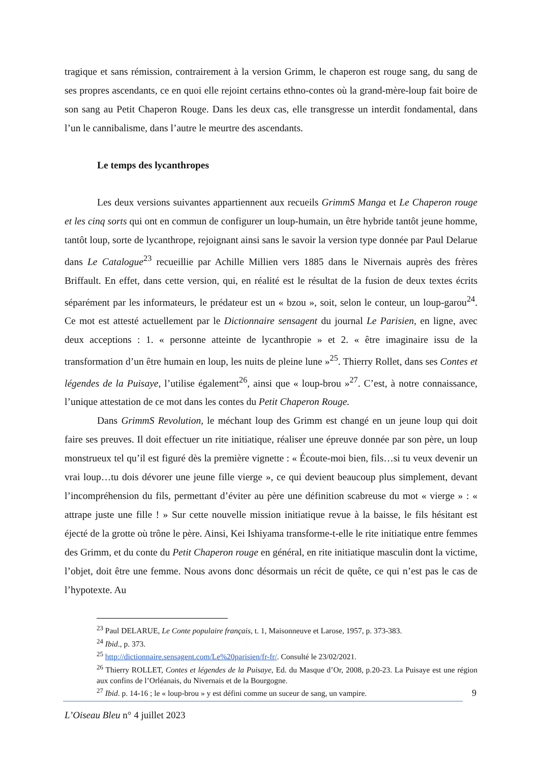tragique et sans rémission, contrairement à la version Grimm, le chaperon est rouge sang, du sang de ses propres ascendants, ce en quoi elle rejoint certains ethno-contes où la grand-mère-loup fait boire de son sang au Petit Chaperon Rouge. Dans les deux cas, elle transgresse un interdit fondamental, dans l’un le cannibalisme, dans l’autre le meurtre des ascendants.
Le temps des lycanthropes
Les deux versions suivantes appartiennent aux recueils GrimmS Manga et Le Chaperon rouge et les cinq sorts qui ont en commun de configurer un loup-humain, un être hybride tantôt jeune homme, tantôt loup, sorte de lycanthrope, rejoignant ainsi sans le savoir la version type donnée par Paul Delarue dans Le Catalogue<sup>23</sup> recueillie par Achille Millien vers 1885 dans le Nivernais auprès des frères Briffault. En effet, dans cette version, qui, en réalité est le résultat de la fusion de deux textes écrits séparément par les informateurs, le prédateur est un « bzou », soit, selon le conteur, un loup-garou<sup>24</sup>. Ce mot est attesté actuellement par le Dictionnaire sensagent du journal Le Parisien, en ligne, avec deux acceptions : 1. « personne atteinte de lycanthropie » et 2. « être imaginaire issu de la transformation d’un être humain en loup, les nuits de pleine lune »<sup>25</sup>. Thierry Rollet, dans ses Contes et légendes de la Puisaye, l’utilise également<sup>26</sup>, ainsi que « loup-brou »<sup>27</sup>. C’est, à notre connaissance, l’unique attestation de ce mot dans les contes du Petit Chaperon Rouge.
Dans GrimmS Revolution, le méchant loup des Grimm est changé en un jeune loup qui doit faire ses preuves. Il doit effectuer un rite initiatique, réaliser une épreuve donnée par son père, un loup monstrueux tel qu’il est figuré dès la première vignette : « Écoute-moi bien, fils…si tu veux devenir un vrai loup…tu dois dévorer une jeune fille vierge », ce qui devient beaucoup plus simplement, devant l’incompréhension du fils, permettant d’éviter au père une définition scabreuse du mot « vierge » : « attrape juste une fille ! » Sur cette nouvelle mission initiatique revue à la baisse, le fils hésitant est éjecté de la grotte où trône le père. Ainsi, Kei Ishiyama transforme-t-elle le rite initiatique entre femmes des Grimm, et du conte du Petit Chaperon rouge en général, en rite initiatique masculin dont la victime, l’objet, doit être une femme. Nous avons donc désormais un récit de quête, ce qui n’est pas le cas de l’hypotexte. Au
<sup>23</sup> Paul DELARUE, Le Conte populaire français, t. 1, Maisonneuve et Larose, 1957, p. 373-383.
<sup>24</sup> Ibid., p. 373.
<sup>25</sup> http://dictionnaire.sensagent.com/Le%20parisien/fr-fr/. Consulté le 23/02/2021.
<sup>26</sup> Thierry ROLLET, Contes et légendes de la Puisaye, Ed. du Masque d’Or, 2008, p.20-23. La Puisaye est une région aux confins de l’Orléanais, du Nivernais et de la Bourgogne.
<sup>27</sup> Ibid. p. 14-16 ; le « loup-brou » y est défini comme un suceur de sang, un vampire.
9
L’Oiseau Bleu n° 4 juillet 2023